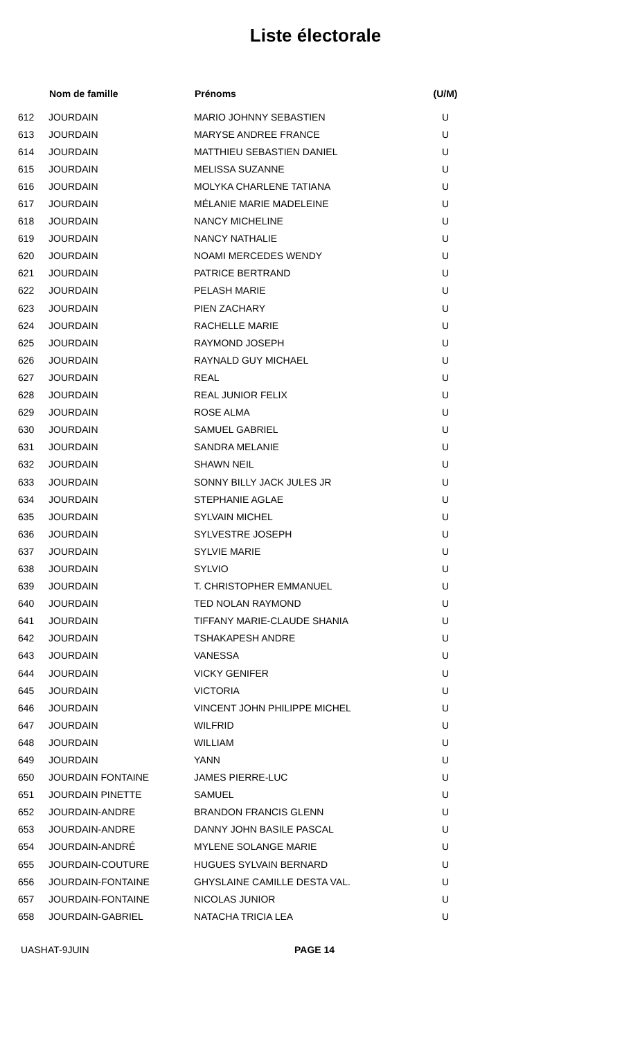Liste électorale
| | Nom de famille | Prénoms | (U/M) |
| --- | --- | --- | --- |
| 612 | JOURDAIN | MARIO JOHNNY SEBASTIEN | U |
| 613 | JOURDAIN | MARYSE ANDREE FRANCE | U |
| 614 | JOURDAIN | MATTHIEU SEBASTIEN DANIEL | U |
| 615 | JOURDAIN | MELISSA SUZANNE | U |
| 616 | JOURDAIN | MOLYKA CHARLENE TATIANA | U |
| 617 | JOURDAIN | MÉLANIE MARIE MADELEINE | U |
| 618 | JOURDAIN | NANCY MICHELINE | U |
| 619 | JOURDAIN | NANCY NATHALIE | U |
| 620 | JOURDAIN | NOAMI MERCEDES WENDY | U |
| 621 | JOURDAIN | PATRICE BERTRAND | U |
| 622 | JOURDAIN | PELASH MARIE | U |
| 623 | JOURDAIN | PIEN ZACHARY | U |
| 624 | JOURDAIN | RACHELLE MARIE | U |
| 625 | JOURDAIN | RAYMOND JOSEPH | U |
| 626 | JOURDAIN | RAYNALD GUY MICHAEL | U |
| 627 | JOURDAIN | REAL | U |
| 628 | JOURDAIN | REAL JUNIOR FELIX | U |
| 629 | JOURDAIN | ROSE ALMA | U |
| 630 | JOURDAIN | SAMUEL GABRIEL | U |
| 631 | JOURDAIN | SANDRA MELANIE | U |
| 632 | JOURDAIN | SHAWN NEIL | U |
| 633 | JOURDAIN | SONNY BILLY JACK JULES JR | U |
| 634 | JOURDAIN | STEPHANIE AGLAE | U |
| 635 | JOURDAIN | SYLVAIN MICHEL | U |
| 636 | JOURDAIN | SYLVESTRE JOSEPH | U |
| 637 | JOURDAIN | SYLVIE MARIE | U |
| 638 | JOURDAIN | SYLVIO | U |
| 639 | JOURDAIN | T. CHRISTOPHER EMMANUEL | U |
| 640 | JOURDAIN | TED NOLAN RAYMOND | U |
| 641 | JOURDAIN | TIFFANY MARIE-CLAUDE SHANIA | U |
| 642 | JOURDAIN | TSHAKAPESH ANDRE | U |
| 643 | JOURDAIN | VANESSA | U |
| 644 | JOURDAIN | VICKY GENIFER | U |
| 645 | JOURDAIN | VICTORIA | U |
| 646 | JOURDAIN | VINCENT JOHN PHILIPPE MICHEL | U |
| 647 | JOURDAIN | WILFRID | U |
| 648 | JOURDAIN | WILLIAM | U |
| 649 | JOURDAIN | YANN | U |
| 650 | JOURDAIN FONTAINE | JAMES PIERRE-LUC | U |
| 651 | JOURDAIN PINETTE | SAMUEL | U |
| 652 | JOURDAIN-ANDRE | BRANDON FRANCIS GLENN | U |
| 653 | JOURDAIN-ANDRE | DANNY JOHN BASILE PASCAL | U |
| 654 | JOURDAIN-ANDRÉ | MYLENE SOLANGE MARIE | U |
| 655 | JOURDAIN-COUTURE | HUGUES SYLVAIN BERNARD | U |
| 656 | JOURDAIN-FONTAINE | GHYSLAINE CAMILLE DESTA VAL. | U |
| 657 | JOURDAIN-FONTAINE | NICOLAS JUNIOR | U |
| 658 | JOURDAIN-GABRIEL | NATACHA TRICIA LEA | U |
UASHAT-9JUIN PAGE 14